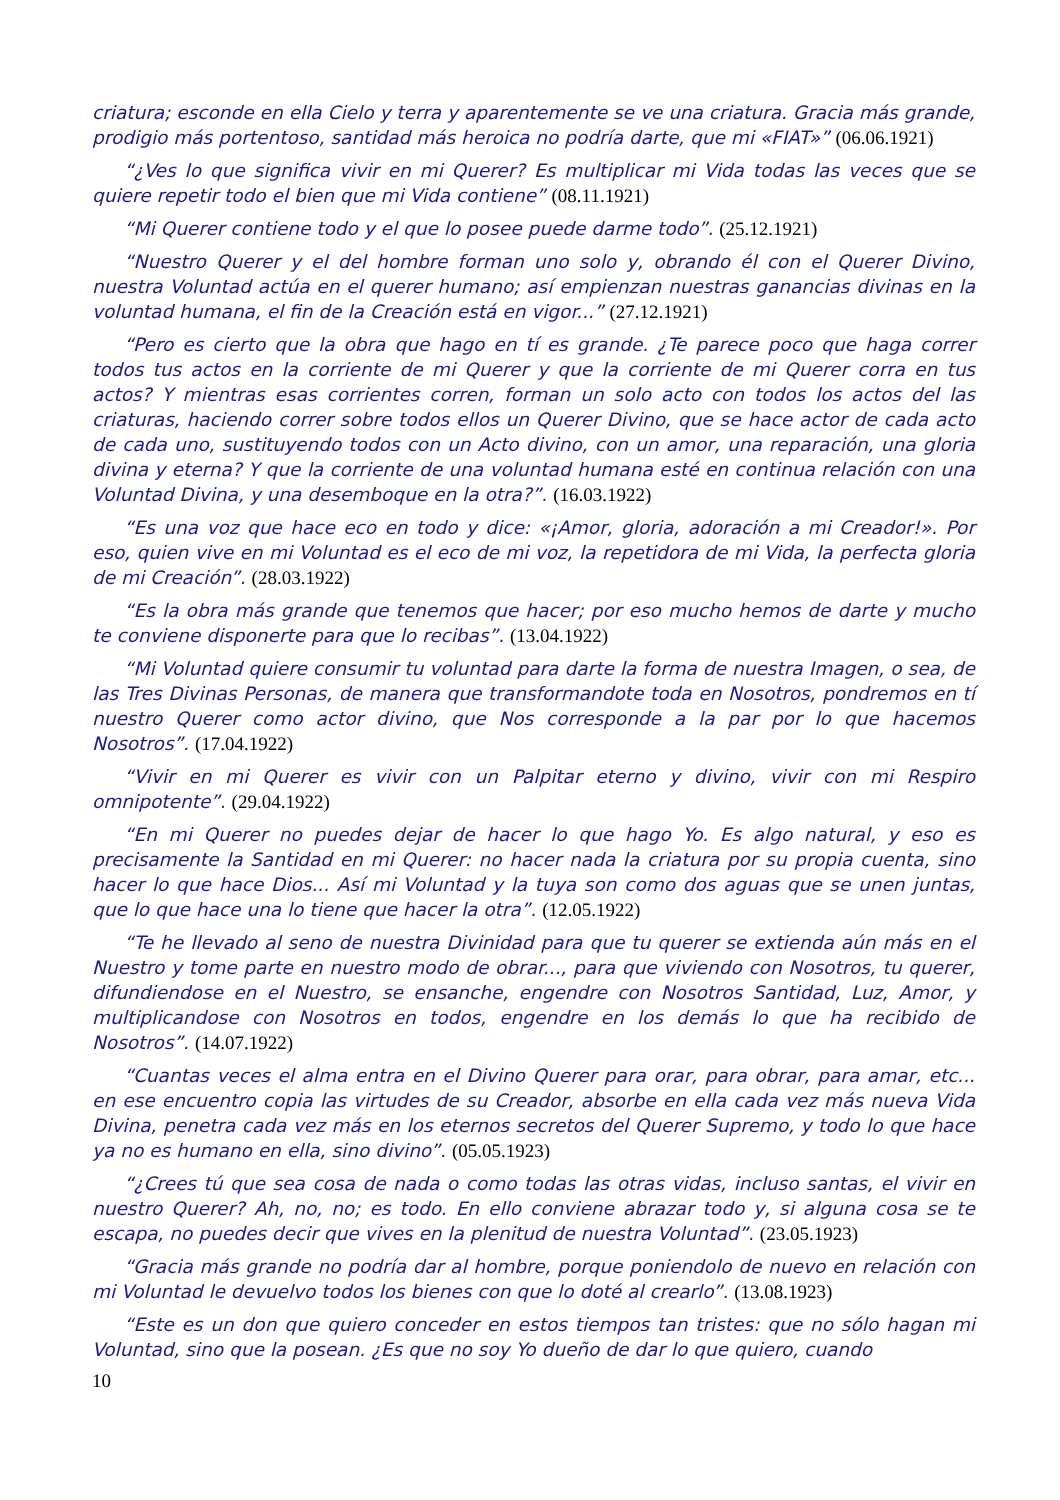criatura; esconde en ella Cielo y terra y aparentemente se ve una criatura. Gracia más grande, prodigio más portentoso, santidad más heroica no podría darte, que mi «FIAT»” (06.06.1921)
“¿Ves lo que significa vivir en mi Querer? Es multiplicar mi Vida todas las veces que se quiere repetir todo el bien que mi Vida contiene” (08.11.1921)
“Mi Querer contiene todo y el que lo posee puede darme todo”. (25.12.1921)
“Nuestro Querer y el del hombre forman uno solo y, obrando él con el Querer Divino, nuestra Voluntad actúa en el querer humano; así empienzan nuestras ganancias divinas en la voluntad humana, el fin de la Creación está en vigor...” (27.12.1921)
“Pero es cierto que la obra que hago en tí es grande. ¿Te parece poco que haga correr todos tus actos en la corriente de mi Querer y que la corriente de mi Querer corra en tus actos? Y mientras esas corrientes corren, forman un solo acto con todos los actos del las criaturas, haciendo correr sobre todos ellos un Querer Divino, que se hace actor de cada acto de cada uno, sustituyendo todos con un Acto divino, con un amor, una reparación, una gloria divina y eterna? Y que la corriente de una voluntad humana esté en continua relación con una Voluntad Divina, y una desemboque en la otra?”. (16.03.1922)
“Es una voz que hace eco en todo y dice: «¡Amor, gloria, adoración a mi Creador!». Por eso, quien vive en mi Voluntad es el eco de mi voz, la repetidora de mi Vida, la perfecta gloria de mi Creación”. (28.03.1922)
“Es la obra más grande que tenemos que hacer; por eso mucho hemos de darte y mucho te conviene disponerte para que lo recibas”. (13.04.1922)
“Mi Voluntad quiere consumir tu voluntad para darte la forma de nuestra Imagen, o sea, de las Tres Divinas Personas, de manera que transformandote toda en Nosotros, pondremos en tí nuestro Querer como actor divino, que Nos corresponde a la par por lo que hacemos Nosotros”. (17.04.1922)
“Vivir en mi Querer es vivir con un Palpitar eterno y divino, vivir con mi Respiro omnipotente”. (29.04.1922)
“En mi Querer no puedes dejar de hacer lo que hago Yo. Es algo natural, y eso es precisamente la Santidad en mi Querer: no hacer nada la criatura por su propia cuenta, sino hacer lo que hace Dios... Así mi Voluntad y la tuya son como dos aguas que se unen juntas, que lo que hace una lo tiene que hacer la otra”. (12.05.1922)
“Te he llevado al seno de nuestra Divinidad para que tu querer se extienda aún más en el Nuestro y tome parte en nuestro modo de obrar..., para que viviendo con Nosotros, tu querer, difundiendose en el Nuestro, se ensanche, engendre con Nosotros Santidad, Luz, Amor, y multiplicandose con Nosotros en todos, engendre en los demás lo que ha recibido de Nosotros”. (14.07.1922)
“Cuantas veces el alma entra en el Divino Querer para orar, para obrar, para amar, etc... en ese encuentro copia las virtudes de su Creador, absorbe en ella cada vez más nueva Vida Divina, penetra cada vez más en los eternos secretos del Querer Supremo, y todo lo que hace ya no es humano en ella, sino divino”. (05.05.1923)
“¿Crees tú que sea cosa de nada o como todas las otras vidas, incluso santas, el vivir en nuestro Querer? Ah, no, no; es todo. En ello conviene abrazar todo y, si alguna cosa se te escapa, no puedes decir que vives en la plenitud de nuestra Voluntad”. (23.05.1923)
“Gracia más grande no podría dar al hombre, porque poniendolo de nuevo en relación con mi Voluntad le devuelvo todos los bienes con que lo doté al crearlo”. (13.08.1923)
“Este es un don que quiero conceder en estos tiempos tan tristes: que no sólo hagan mi Voluntad, sino que la posean. ¿Es que no soy Yo dueño de dar lo que quiero, cuando
10